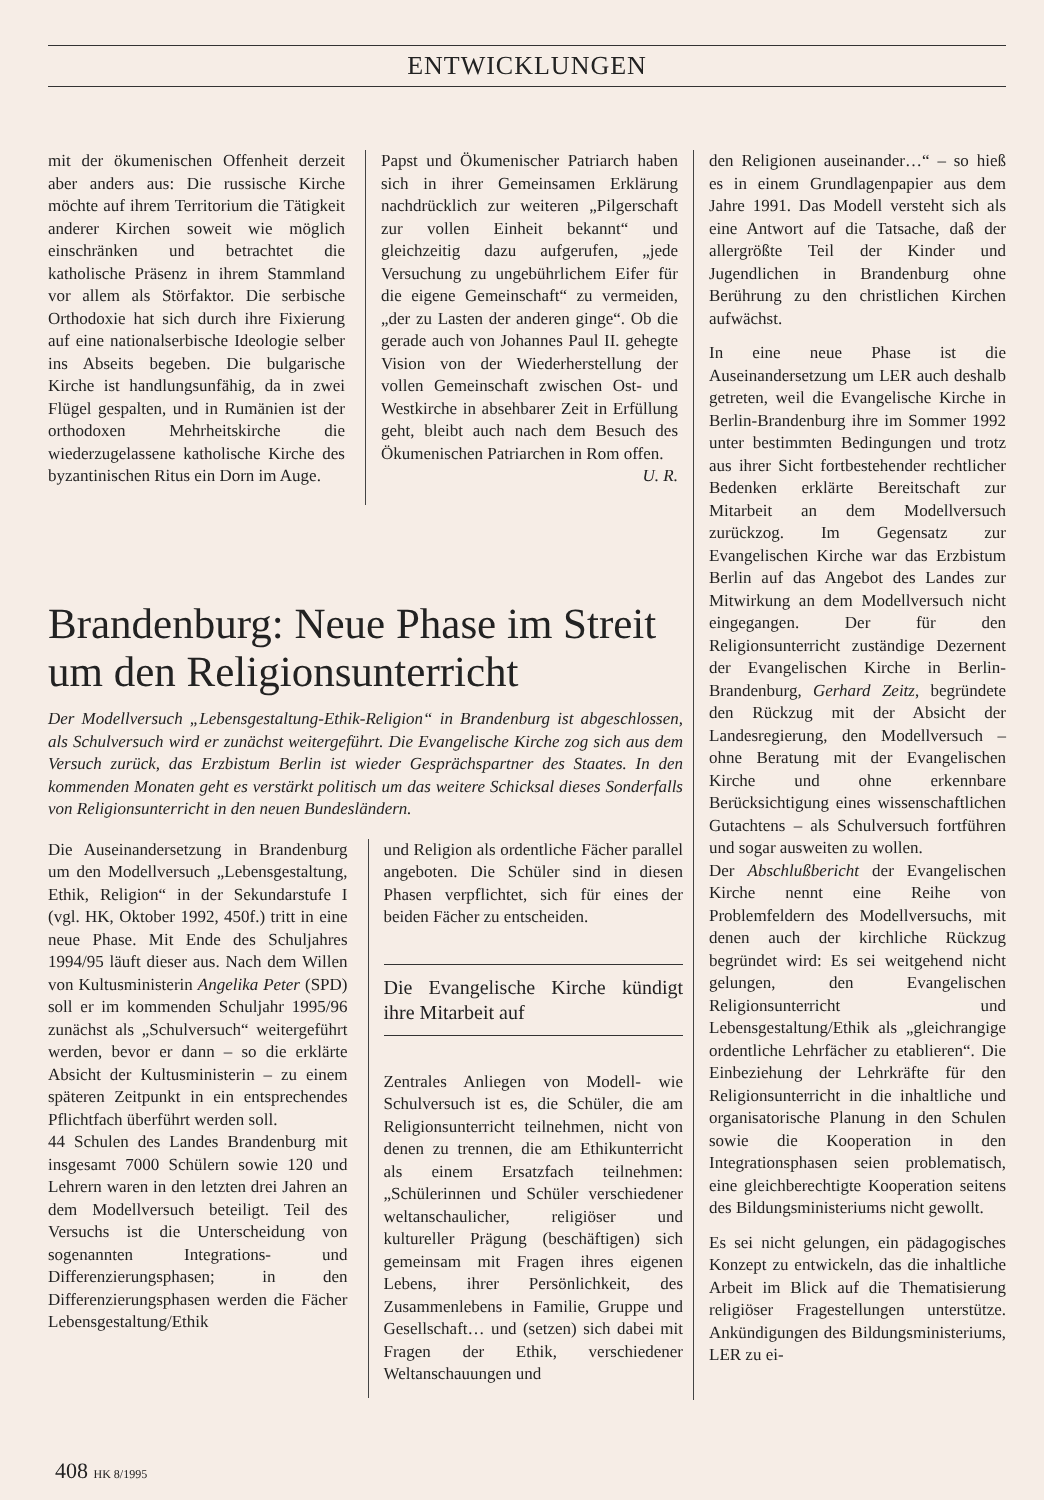ENTWICKLUNGEN
mit der ökumenischen Offenheit derzeit aber anders aus: Die russische Kirche möchte auf ihrem Territorium die Tätigkeit anderer Kirchen soweit wie möglich einschränken und betrachtet die katholische Präsenz in ihrem Stammland vor allem als Störfaktor. Die serbische Orthodoxie hat sich durch ihre Fixierung auf eine nationalserbische Ideologie selber ins Abseits begeben. Die bulgarische Kirche ist handlungsunfähig, da in zwei Flügel gespalten, und in Rumänien ist der orthodoxen Mehrheitskirche die wiederzugelassene katholische Kirche des byzantinischen Ritus ein Dorn im Auge.
Papst und Ökumenischer Patriarch haben sich in ihrer Gemeinsamen Erklärung nachdrücklich zur weiteren „Pilgerschaft zur vollen Einheit bekannt“ und gleichzeitig dazu aufgerufen, „jede Versuchung zu ungebührlichem Eifer für die eigene Gemeinschaft“ zu vermeiden, „der zu Lasten der anderen ginge“. Ob die gerade auch von Johannes Paul II. gehegte Vision von der Wiederherstellung der vollen Gemeinschaft zwischen Ost- und Westkirche in absehbarer Zeit in Erfüllung geht, bleibt auch nach dem Besuch des Ökumenischen Patriarchen in Rom offen. U. R.
den Religionen auseinander…“ – so hieß es in einem Grundlagenpapier aus dem Jahre 1991. Das Modell versteht sich als eine Antwort auf die Tatsache, daß der allergrößte Teil der Kinder und Jugendlichen in Brandenburg ohne Berührung zu den christlichen Kirchen aufwächst.
In eine neue Phase ist die Auseinandersetzung um LER auch deshalb getreten, weil die Evangelische Kirche in Berlin-Brandenburg ihre im Sommer 1992 unter bestimmten Bedingungen und trotz aus ihrer Sicht fortbestehender rechtlicher Bedenken erklärte Bereitschaft zur Mitarbeit an dem Modellversuch zurückzog. Im Gegensatz zur Evangelischen Kirche war das Erzbistum Berlin auf das Angebot des Landes zur Mitwirkung an dem Modellversuch nicht eingegangen. Der für den Religionsunterricht zuständige Dezernent der Evangelischen Kirche in Berlin-Brandenburg, Gerhard Zeitz, begründete den Rückzug mit der Absicht der Landesregierung, den Modellversuch – ohne Beratung mit der Evangelischen Kirche und ohne erkennbare Berücksichtigung eines wissenschaftlichen Gutachtens – als Schulversuch fortführen und sogar ausweiten zu wollen.
Der Abschlußbericht der Evangelischen Kirche nennt eine Reihe von Problemfeldern des Modellversuchs, mit denen auch der kirchliche Rückzug begründet wird: Es sei weitgehend nicht gelungen, den Evangelischen Religionsunterricht und Lebensgestaltung/Ethik als „gleichrangige ordentliche Lehrfächer zu etablieren“. Die Einbeziehung der Lehrkräfte für den Religionsunterricht in die inhaltliche und organisatorische Planung in den Schulen sowie die Kooperation in den Integrationsphasen seien problematisch, eine gleichberechtigte Kooperation seitens des Bildungsministeriums nicht gewollt.
Es sei nicht gelungen, ein pädagogisches Konzept zu entwickeln, das die inhaltliche Arbeit im Blick auf die Thematisierung religiöser Fragestellungen unterstütze. Ankündigungen des Bildungsministeriums, LER zu ei-
Brandenburg: Neue Phase im Streit um den Religionsunterricht
Der Modellversuch „Lebensgestaltung-Ethik-Religion“ in Brandenburg ist abgeschlossen, als Schulversuch wird er zunächst weitergeführt. Die Evangelische Kirche zog sich aus dem Versuch zurück, das Erzbistum Berlin ist wieder Gesprächspartner des Staates. In den kommenden Monaten geht es verstärkt politisch um das weitere Schicksal dieses Sonderfalls von Religionsunterricht in den neuen Bundesländern.
Die Auseinandersetzung in Brandenburg um den Modellversuch „Lebensgestaltung, Ethik, Religion“ in der Sekundarstufe I (vgl. HK, Oktober 1992, 450f.) tritt in eine neue Phase. Mit Ende des Schuljahres 1994/95 läuft dieser aus. Nach dem Willen von Kultusministerin Angelika Peter (SPD) soll er im kommenden Schuljahr 1995/96 zunächst als „Schulversuch“ weitergeführt werden, bevor er dann – so die erklärte Absicht der Kultusministerin – zu einem späteren Zeitpunkt in ein entsprechendes Pflichtfach überführt werden soll.
44 Schulen des Landes Brandenburg mit insgesamt 7000 Schülern sowie 120 und Lehrern waren in den letzten drei Jahren an dem Modellversuch beteiligt. Teil des Versuchs ist die Unterscheidung von sogenannten Integrations- und Differenzierungsphasen; in den Differenzierungsphasen werden die Fächer Lebensgestaltung/Ethik
und Religion als ordentliche Fächer parallel angeboten. Die Schüler sind in diesen Phasen verpflichtet, sich für eines der beiden Fächer zu entscheiden.
Die Evangelische Kirche kündigt ihre Mitarbeit auf
Zentrales Anliegen von Modell- wie Schulversuch ist es, die Schüler, die am Religionsunterricht teilnehmen, nicht von denen zu trennen, die am Ethikunterricht als einem Ersatzfach teilnehmen: „Schülerinnen und Schüler verschiedener weltanschaulicher, religiöser und kultureller Prägung (beschäftigen) sich gemeinsam mit Fragen ihres eigenen Lebens, ihrer Persönlichkeit, des Zusammenlebens in Familie, Gruppe und Gesellschaft… und (setzen) sich dabei mit Fragen der Ethik, verschiedener Weltanschauungen und
408 HK 8/1995